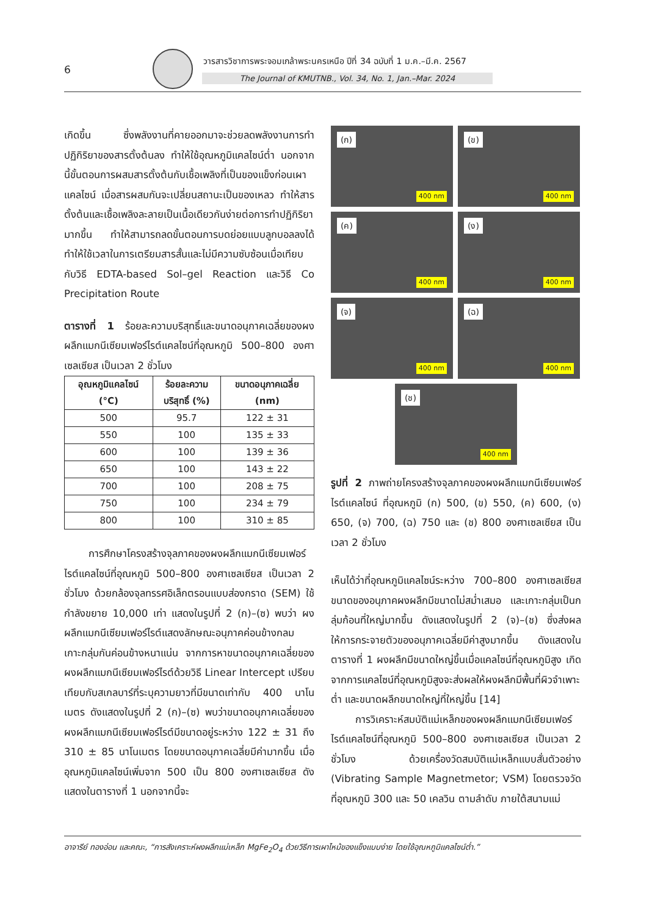6
วารสารวิชาการพระจอมเกล้าพระนครเหนือ ปีที่ 34 ฉบับที่ 1 ม.ค.–มี.ค. 2567
The Journal of KMUTNB., Vol. 34, No. 1, Jan.–Mar. 2024
เกิดขึ้น ซึ่งพลังงานที่คายออกมาจะช่วยลดพลังงานการทำปฏิกิริยาของสารตั้งต้นลง ทำให้ใช้อุณหภูมิแคลไซน์ต่ำ นอกจากนี้ขั้นตอนการผสมสารตั้งต้นกับเชื้อเพลิงที่เป็นของแข็งก่อนเผาแคลไซน์ เมื่อสารผสมกันจะเปลี่ยนสถานะเป็นของเหลว ทำให้สารตั้งต้นและเชื้อเพลิงละลายเป็นเนื้อเดียวกันง่ายต่อการทำปฏิกิริยามากขึ้น ทำให้สามารถลดขั้นตอนการบดย่อยแบบลูกบอลลงได้ ทำให้ใช้เวลาในการเตรียมสารสั้นและไม่มีความซับซ้อนเมื่อเทียบกับวิธี EDTA-based Sol–gel Reaction และวิธี Co Precipitation Route
ตารางที่ 1 ร้อยละความบริสุทธิ์และขนาดอนุภาคเฉลี่ยของผงผลึกแมกนีเซียมเฟอร์ไรต์แคลไซน์ที่อุณหภูมิ 500–800 องศาเซลเซียส เป็นเวลา 2 ชั่วโมง
| อุณหภูมิแคลไซน์ (°C) | ร้อยละความ บริสุทธิ์ (%) | ขนาดอนุภาคเฉลี่ย (nm) |
| --- | --- | --- |
| 500 | 95.7 | 122 ± 31 |
| 550 | 100 | 135 ± 33 |
| 600 | 100 | 139 ± 36 |
| 650 | 100 | 143 ± 22 |
| 700 | 100 | 208 ± 75 |
| 750 | 100 | 234 ± 79 |
| 800 | 100 | 310 ± 85 |
การศึกษาโครงสร้างจุลภาคของผงผลึกแมกนีเซียมเฟอร์ไรต์แคลไซน์ที่อุณหภูมิ 500–800 องศาเซลเซียส เป็นเวลา 2 ชั่วโมง ด้วยกล้องจุลทรรศอิเล็กตรอนแบบส่องกราด (SEM) ใช้กำลังขยาย 10,000 เท่า แสดงในรูปที่ 2 (ก)–(ซ) พบว่า ผงผลึกแมกนีเซียมเฟอร์ไรต์แสดงลักษณะอนุภาคค่อนข้างกลม เกาะกลุ่มกันค่อนข้างหนาแน่น จากการหาขนาดอนุภาคเฉลี่ยของผงผลึกแมกนีเซียมเฟอร์ไรต์ด้วยวิธี Linear Intercept เปรียบเทียบกับสเกลบาร์ที่ระบุความยาวที่มีขนาดเท่ากับ 400 นาโนเมตร ดังแสดงในรูปที่ 2 (ก)–(ซ) พบว่าขนาดอนุภาคเฉลี่ยของผงผลึกแมกนีเซียมเฟอร์ไรต์มีขนาดอยู่ระหว่าง 122 ± 31 ถึง 310 ± 85 นาโนเมตร โดยขนาดอนุภาคเฉลี่ยมีค่ามากขึ้น เมื่ออุณหภูมิแคลไซน์เพิ่มจาก 500 เป็น 800 องศาเซลเซียส ดังแสดงในตารางที่ 1 นอกจากนี้จะ
(ก)
400 nm
(ข)
400 nm
(ค)
400 nm
(ง)
400 nm
(จ)
400 nm
(ฉ)
400 nm
(ช)
400 nm
รูปที่ 2 ภาพถ่ายโครงสร้างจุลภาคของผงผลึกแมกนีเซียมเฟอร์ไรต์แคลไซน์ ที่อุณหภูมิ (ก) 500, (ข) 550, (ค) 600, (ง) 650, (จ) 700, (ฉ) 750 และ (ช) 800 องศาเซลเซียส เป็นเวลา 2 ชั่วโมง
เห็นได้ว่าที่อุณหภูมิแคลไซน์ระหว่าง 700–800 องศาเซลเซียส ขนาดของอนุภาคผงผลึกมีขนาดไม่สม่ำเสมอ และเกาะกลุ่มเป็นกลุ่มก้อนที่ใหญ่มากขึ้น ดังแสดงในรูปที่ 2 (จ)–(ช) ซึ่งส่งผลให้การกระจายตัวของอนุภาคเฉลี่ยมีค่าสูงมากขึ้น ดังแสดงในตารางที่ 1 ผงผลึกมีขนาดใหญ่ขึ้นเมื่อแคลไซน์ที่อุณหภูมิสูง เกิดจากการแคลไซน์ที่อุณหภูมิสูงจะส่งผลให้ผงผลึกมีพื้นที่ผิวจำเพาะต่ำ และขนาดผลึกขนาดใหญ่ที่ใหญ่ขึ้น [14]
การวิเคราะห์สมบัติแม่เหล็กของผงผลึกแมกนีเซียมเฟอร์ไรต์แคลไซน์ที่อุณหภูมิ 500–800 องศาเซลเซียส เป็นเวลา 2 ชั่วโมง ด้วยเครื่องวัดสมบัติแม่เหล็กแบบสั่นตัวอย่าง (Vibrating Sample Magnetmetor; VSM) โดยตรวจวัดที่อุณหภูมิ 300 และ 50 เคลวิน ตามลำดับ ภายใต้สนามแม่
อาจารีย์ ทองอ่อน และคณะ, “การสังเคราะห์ผงผลึกแม่เหล็ก MgFe<sub>2</sub>O<sub>4</sub> ด้วยวิธีการเผาไหม้ของแข็งแบบง่าย โดยใช้อุณหภูมิแคลไซน์ต่ำ.”